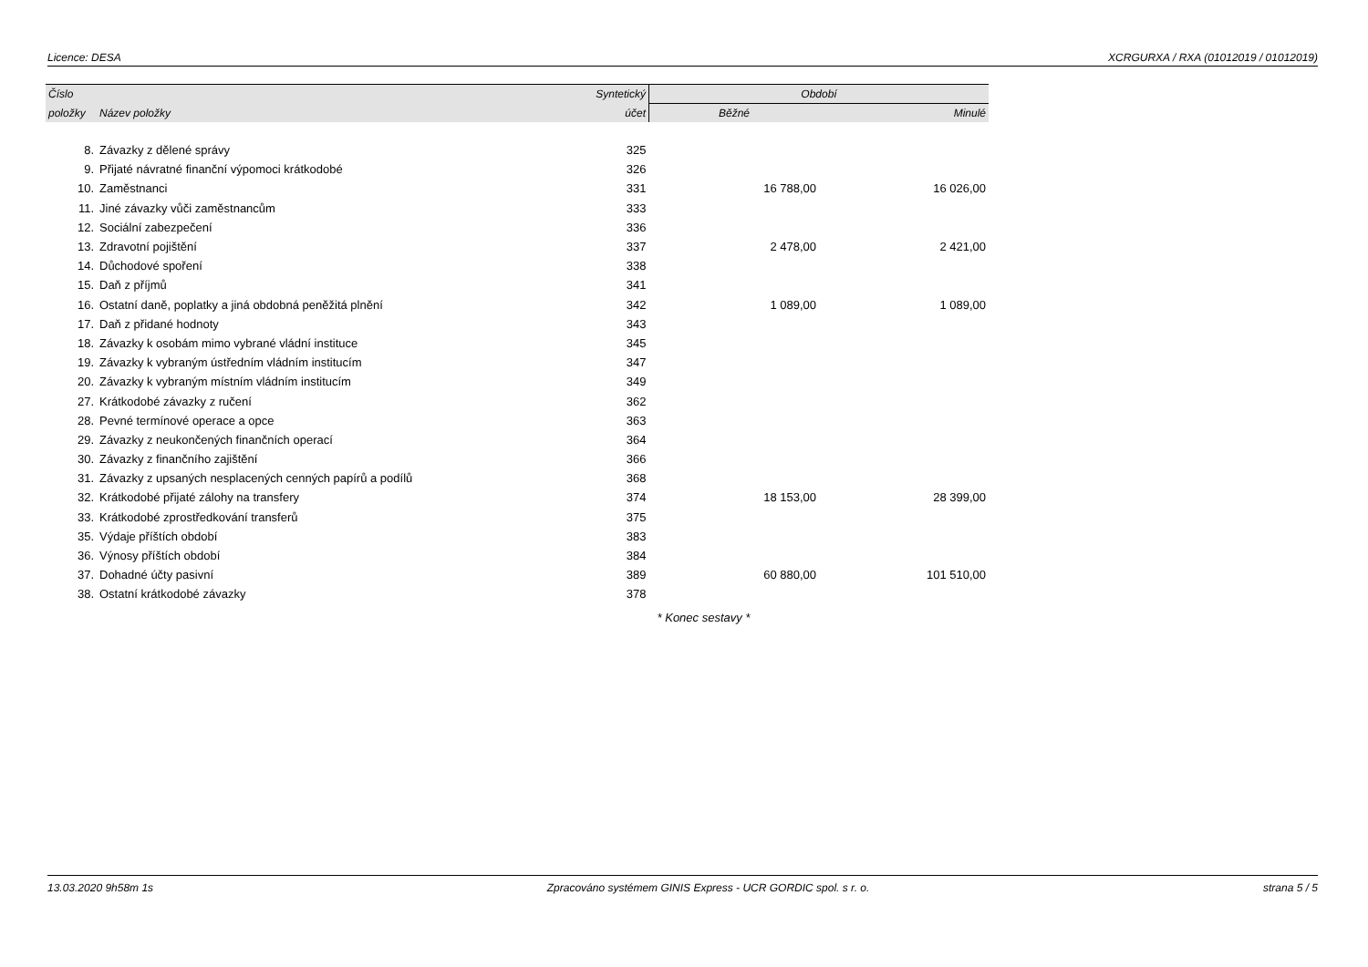Licence: DESA XCRGURXA / RXA (01012019 / 01012019)
| Číslo | | Syntetický | Období | |
| --- | --- | --- | --- | --- |
| položky | Název položky | účet | Běžné | Minulé |
| 8. | Závazky z dělené správy | 325 | | |
| 9. | Přijaté návratné finanční výpomoci krátkodobé | 326 | | |
| 10. | Zaměstnanci | 331 | 16 788,00 | 16 026,00 |
| 11. | Jiné závazky vůči zaměstnancům | 333 | | |
| 12. | Sociální zabezpečení | 336 | | |
| 13. | Zdravotní pojištění | 337 | 2 478,00 | 2 421,00 |
| 14. | Důchodové spoření | 338 | | |
| 15. | Daň z příjmů | 341 | | |
| 16. | Ostatní daně, poplatky a jiná obdobná peněžitá plnění | 342 | 1 089,00 | 1 089,00 |
| 17. | Daň z přidané hodnoty | 343 | | |
| 18. | Závazky k osobám mimo vybrané vládní instituce | 345 | | |
| 19. | Závazky k vybraným ústředním vládním institucím | 347 | | |
| 20. | Závazky k vybraným místním vládním institucím | 349 | | |
| 27. | Krátkodobé závazky z ručení | 362 | | |
| 28. | Pevné termínové operace a opce | 363 | | |
| 29. | Závazky z neukončených finančních operací | 364 | | |
| 30. | Závazky z finančního zajištění | 366 | | |
| 31. | Závazky z upsaných nesplacených cenných papírů a podílů | 368 | | |
| 32. | Krátkodobé přijaté zálohy na transfery | 374 | 18 153,00 | 28 399,00 |
| 33. | Krátkodobé zprostředkování transferů | 375 | | |
| 35. | Výdaje příštích období | 383 | | |
| 36. | Výnosy příštích období | 384 | | |
| 37. | Dohadné účty pasivní | 389 | 60 880,00 | 101 510,00 |
| 38. | Ostatní krátkodobé závazky | 378 | | |
| | | * Konec sestavy * | | |
13.03.2020 9h58m 1s Zpracováno systémem GINIS Express - UCR GORDIC spol. s r. o. strana 5 / 5